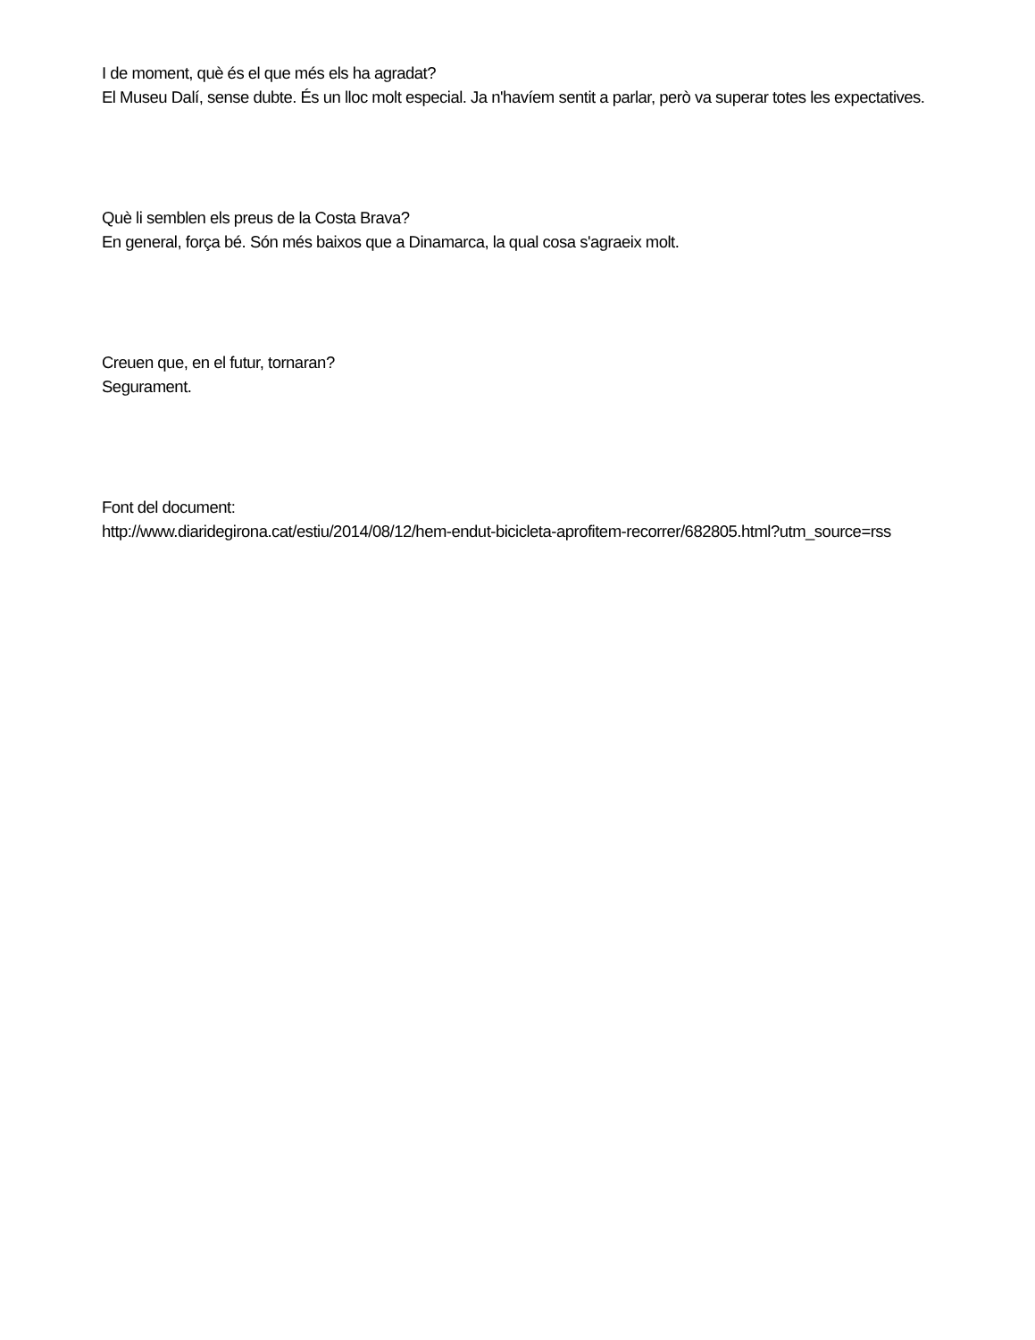I de moment, què és el que més els ha agradat?
El Museu Dalí, sense dubte. És un lloc molt especial. Ja n'havíem sentit a parlar, però va superar totes les expectatives.
Què li semblen els preus de la Costa Brava?
En general, força bé. Són més baixos que a Dinamarca, la qual cosa s'agraeix molt.
Creuen que, en el futur, tornaran?
Segurament.
Font del document:
http://www.diaridegirona.cat/estiu/2014/08/12/hem-endut-bicicleta-aprofitem-recorrer/682805.html?utm_source=rss